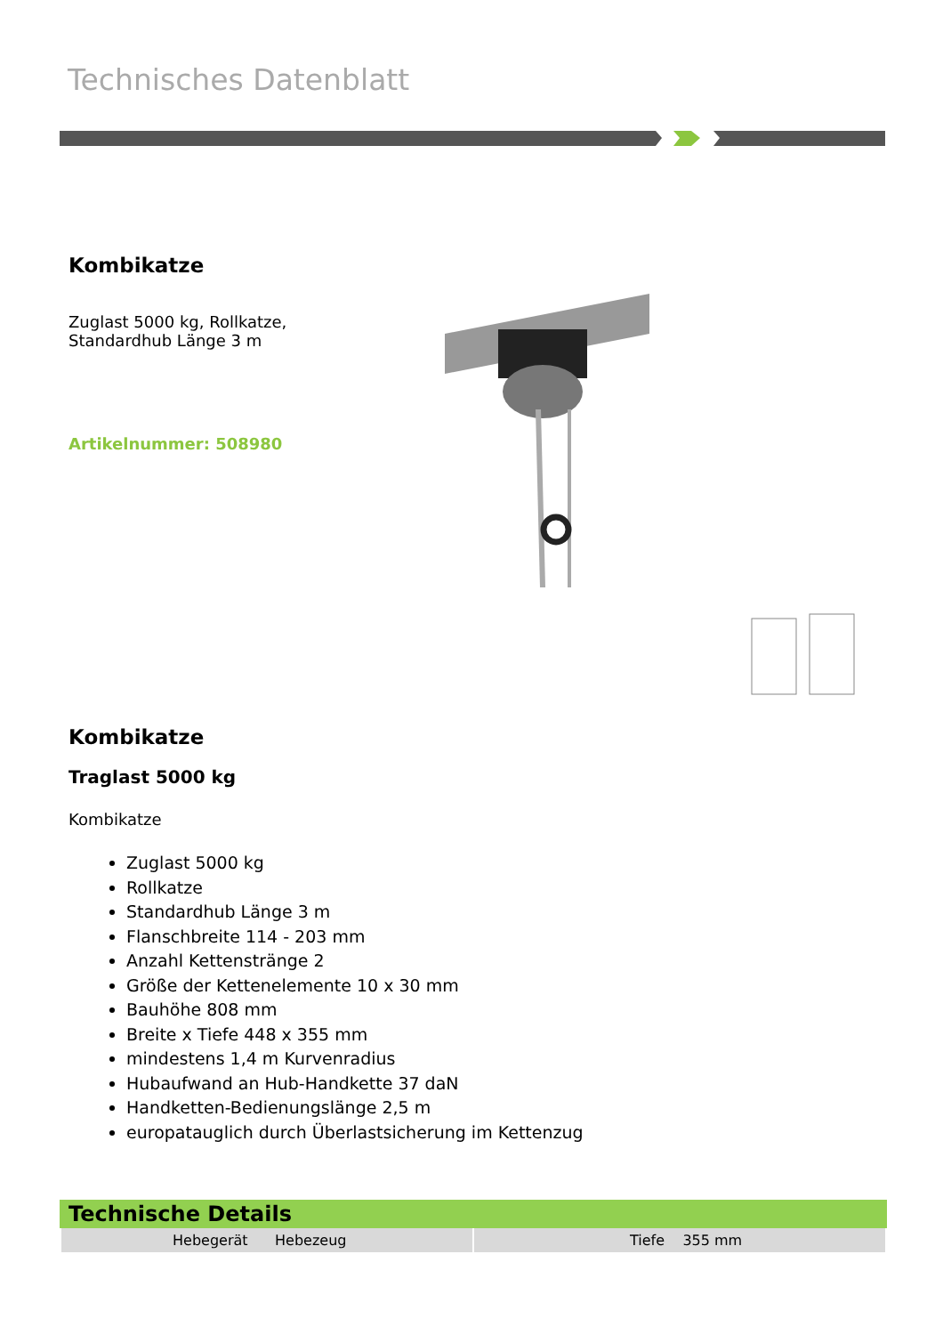Technisches Datenblatt
Kombikatze
Zuglast 5000 kg, Rollkatze,
Standardhub Länge 3 m
Artikelnummer: 508980
Kombikatze
Traglast 5000 kg
Kombikatze
Zuglast 5000 kg
Rollkatze
Standardhub Länge 3 m
Flanschbreite 114 - 203 mm
Anzahl Kettenstränge 2
Größe der Kettenelemente 10 x 30 mm
Bauhöhe 808 mm
Breite x Tiefe 448 x 355 mm
mindestens 1,4 m Kurvenradius
Hubaufwand an Hub-Handkette 37 daN
Handketten-Bedienungslänge 2,5 m
europatauglich durch Überlastsicherung im Kettenzug
Technische Details
| Hebegerät Hebezeug | Tiefe 355 mm |